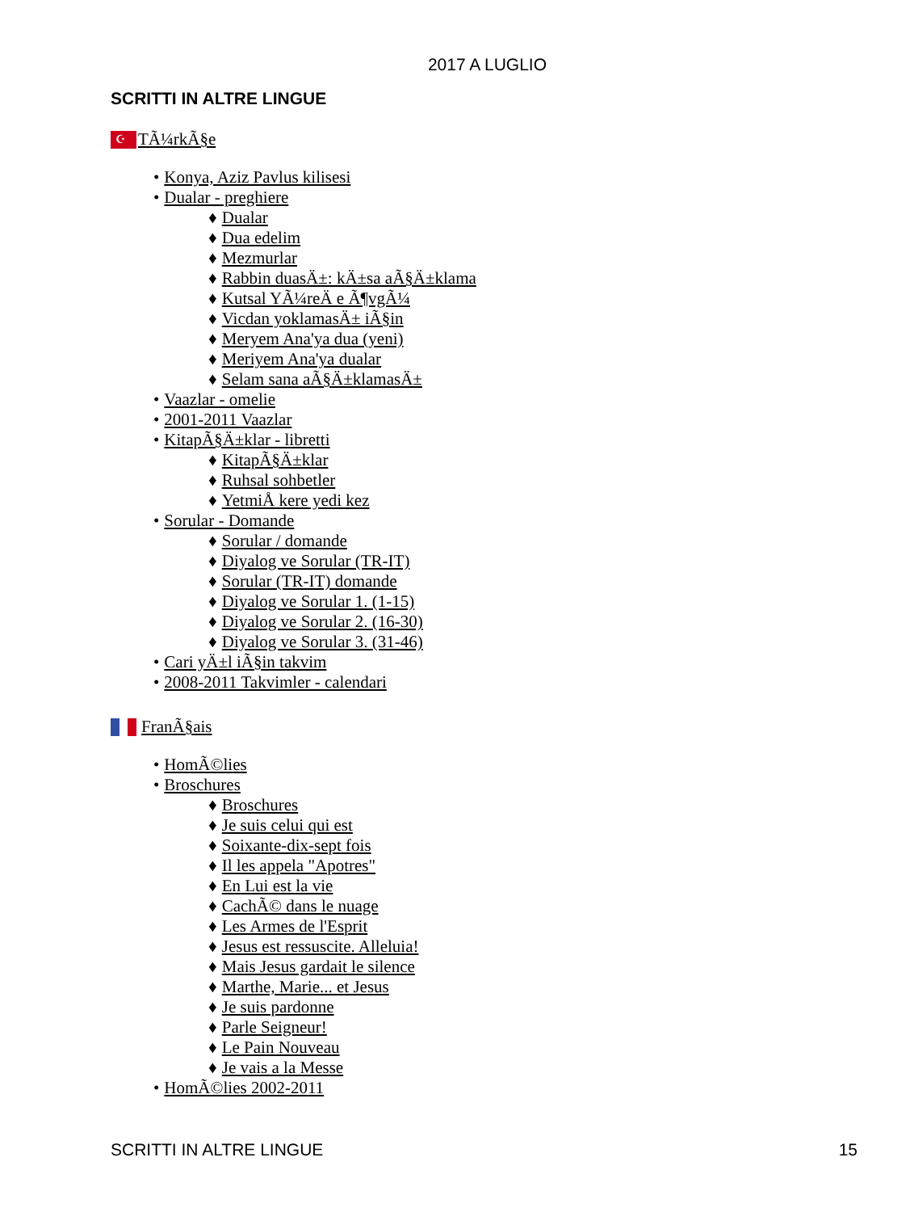2017 A LUGLIO
SCRITTI IN ALTRE LINGUE
☪
TÃ¼rkÃ§e
• Konya, Aziz Pavlus kilisesi
• Dualar - preghiere
♦ Dualar
♦ Dua edelim
♦ Mezmurlar
♦ Rabbin duasÄ±: kÄ±sa aÃ§Ä±klama
♦ Kutsal YÃ¼reÄ e Ã¶vgÃ¼
♦ Vicdan yoklamasÄ± iÃ§in
♦ Meryem Ana'ya dua (yeni)
♦ Meriyem Ana'ya dualar
♦ Selam sana aÃ§Ä±klamasÄ±
• Vaazlar - omelie
• 2001-2011 Vaazlar
• KitapÃ§Ä±klar - libretti
♦ KitapÃ§Ä±klar
♦ Ruhsal sohbetler
♦ YetmiÅ kere yedi kez
• Sorular - Domande
♦ Sorular / domande
♦ Diyalog ve Sorular (TR-IT)
♦ Sorular (TR-IT) domande
♦ Diyalog ve Sorular 1. (1-15)
♦ Diyalog ve Sorular 2. (16-30)
♦ Diyalog ve Sorular 3. (31-46)
• Cari yÄ±l iÃ§in takvim
• 2008-2011 Takvimler - calendari
FranÃ§ais
• HomÃ©lies
• Broschures
♦ Broschures
♦ Je suis celui qui est
♦ Soixante-dix-sept fois
♦ Il les appela "Apotres"
♦ En Lui est la vie
♦ CachÃ© dans le nuage
♦ Les Armes de l'Esprit
♦ Jesus est ressuscite. Alleluia!
♦ Mais Jesus gardait le silence
♦ Marthe, Marie... et Jesus
♦ Je suis pardonne
♦ Parle Seigneur!
♦ Le Pain Nouveau
♦ Je vais a la Messe
• HomÃ©lies 2002-2011
SCRITTI IN ALTRE LINGUE 15